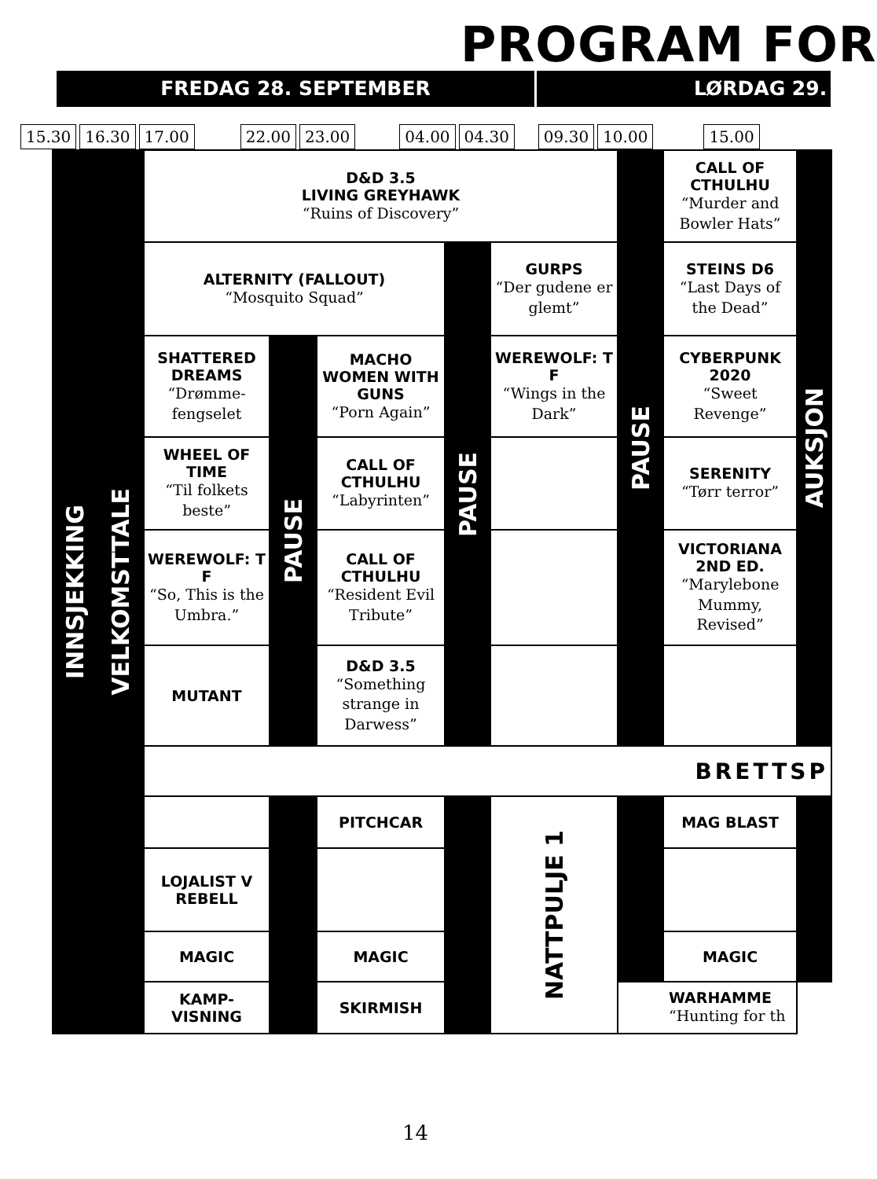PROGRAM FOR
FREDAG 28. SEPTEMBER LØRDAG 29.
15.30 16.30 17.00 22.00 23.00 04.00 04.30 09.30 10.00 15.00
| INNSJEKKING | VELKOMSTTALE | D&D 3.5 LIVING GREYHAWK “Ruins of Discovery” | | | | | PAUSE | CALL OF CTHULHU “Murder and Bowler Hats” | AUKSJON |
| | | ALTERNITY (FALLOUT) “Mosquito Squad” | | | PAUSE | GURPS “Der gudene er glemt” | | STEINS D6 “Last Days of the Dead” | |
| | | SHATTERED DREAMS “Drømme-fengselet | PAUSE | MACHO WOMEN WITH GUNS “Porn Again” | | WEREWOLF: T F “Wings in the Dark” | | CYBERPUNK 2020 “Sweet Revenge” | |
| | | WHEEL OF TIME “Til folkets beste” | | CALL OF CTHULHU “Labyrinten” | | | | SERENITY “Tørr terror” | |
| | | WEREWOLF: T F “So, This is the Umbra.” | | CALL OF CTHULHU “Resident Evil Tribute” | | | | VICTORIANA 2ND ED. “Marylebone Mummy, Revised” | |
| | | MUTANT | | D&D 3.5 “Something strange in Darwess” | | | | | |
| | | BRETTSP | | | | | | | |
| | | | | PITCHCAR | | NATTPULJE 1 | | MAG BLAST | |
| | | LOJALIST V REBELL | | | | | | | |
| | | MAGIC | | MAGIC | | | | MAGIC | |
| | | KAMP-VISNING | | SKIRMISH | | | WARHAMME “Hunting for th | | |
14